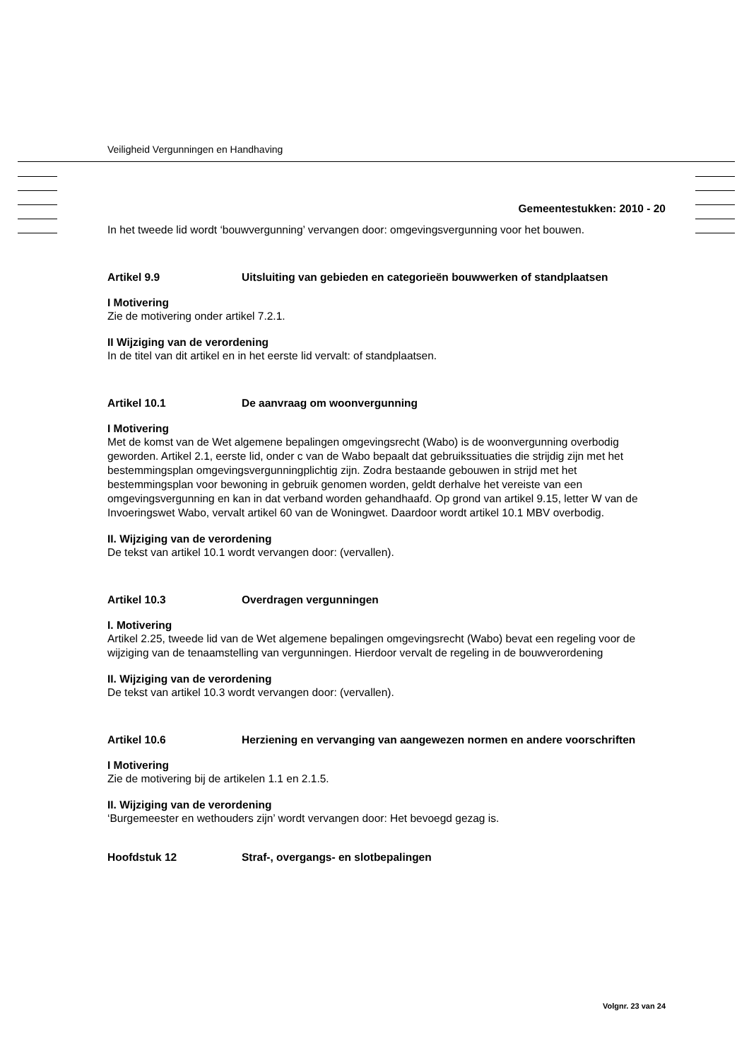Veiligheid Vergunningen en Handhaving
Gemeentestukken: 2010 - 20
In het tweede lid wordt ‘bouwvergunning’ vervangen door: omgevingsvergunning voor het bouwen.
Artikel 9.9 Uitsluiting van gebieden en categorieën bouwwerken of standplaatsen
I Motivering
Zie de motivering onder artikel 7.2.1.
II Wijziging van de verordening
In de titel van dit artikel en in het eerste lid vervalt: of standplaatsen.
Artikel 10.1 De aanvraag om woonvergunning
I Motivering
Met de komst van de Wet algemene bepalingen omgevingsrecht (Wabo) is de woonvergunning overbodig geworden. Artikel 2.1, eerste lid, onder c van de Wabo bepaalt dat gebruikssituaties die strijdig zijn met het bestemmingsplan omgevingsvergunningplichtig zijn. Zodra bestaande gebouwen in strijd met het bestemmingsplan voor bewoning in gebruik genomen worden, geldt derhalve het vereiste van een omgevingsvergunning en kan in dat verband worden gehandhaafd. Op grond van artikel 9.15, letter W van de Invoeringswet Wabo, vervalt artikel 60 van de Woningwet. Daardoor wordt artikel 10.1 MBV overbodig.
II. Wijziging van de verordening
De tekst van artikel 10.1 wordt vervangen door: (vervallen).
Artikel 10.3 Overdragen vergunningen
I. Motivering
Artikel 2.25, tweede lid van de Wet algemene bepalingen omgevingsrecht (Wabo) bevat een regeling voor de wijziging van de tenaamstelling van vergunningen. Hierdoor vervalt de regeling in de bouwverordening
II. Wijziging van de verordening
De tekst van artikel 10.3 wordt vervangen door: (vervallen).
Artikel 10.6 Herziening en vervanging van aangewezen normen en andere voorschriften
I Motivering
Zie de motivering bij de artikelen 1.1 en 2.1.5.
II. Wijziging van de verordening
‘Burgemeester en wethouders zijn’ wordt vervangen door: Het bevoegd gezag is.
Hoofdstuk 12 Straf-, overgangs- en slotbepalingen
Volgnr. 23 van 24